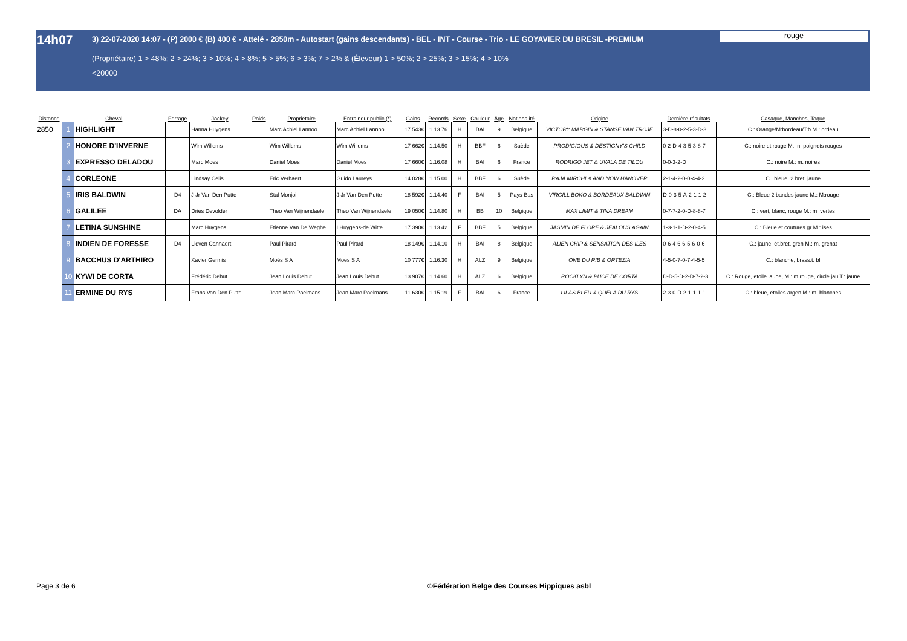14h07
3) 22-07-2020 14:07 - (P) 2000 € (B) 400 € - Attelé - 2850m - Autostart (gains descendants) - BEL - INT - Course - Trio - LE GOYAVIER DU BRESIL -PREMIUM
(Propriétaire) 1 > 48%; 2 > 24%; 3 > 10%; 4 > 8%; 5 > 5%; 6 > 3%; 7 > 2% & (Éleveur) 1 > 50%; 2 > 25%; 3 > 15%; 4 > 10%
<20000
rouge
| Distance | Cheval | | Ferrage | Jockey | Poids | Propriétaire | Entraineur public (*) | Gains | Records | Sexe | Couleur | Âge | Nationalité | Origine | Dernière résultats | Casaque, Manches, Toque |
| --- | --- | --- | --- | --- | --- | --- | --- | --- | --- | --- | --- | --- | --- | --- | --- | --- |
| 2850 | 1 | HIGHLIGHT | | Hanna Huygens | | Marc Achiel Lannoo | Marc Achiel Lannoo | 17 543€ | 1.13.76 | H | BAI | 9 | Belgique | VICTORY MARGIN & STANSE VAN TROJE | 3-D-8-0-2-5-3-D-3 | C.: Orange/M:bordeau/T:b M.: ordeau |
| | 2 | HONORE D'INVERNE | | Wim Willems | | Wim Willems | Wim Willems | 17 662€ | 1.14.50 | H | BBF | 6 | Suède | PRODIGIOUS & DESTIGNY'S CHILD | 0-2-D-4-3-5-3-8-7 | C.: noire et rouge M.: n. poignets rouges |
| | 3 | EXPRESSO DELADOU | | Marc Moes | | Daniel Moes | Daniel Moes | 17 660€ | 1.16.08 | H | BAI | 6 | France | RODRIGO JET & UVALA DE TILOU | 0-0-3-2-D | C.: noire M.: m. noires |
| | 4 | CORLEONE | | Lindsay Celis | | Eric Verhaert | Guido Laureys | 14 028€ | 1.15.00 | H | BBF | 6 | Suède | RAJA MIRCHI & AND NOW HANOVER | 2-1-4-2-0-0-4-4-2 | C.: bleue, 2 bret. jaune |
| | 5 | IRIS BALDWIN | D4 | J Jr Van Den Putte | | Stal Monjoi | J Jr Van Den Putte | 18 592€ | 1.14.40 | F | BAI | 5 | Pays-Bas | VIRGILL BOKO & BORDEAUX BALDWIN | D-0-3-5-A-2-1-1-2 | C.: Bleue 2 bandes jaune M.: M:rouge |
| | 6 | GALILEE | DA | Dries Devolder | | Theo Van Wijnendaele | Theo Van Wijnendaele | 19 050€ | 1.14.80 | H | BB | 10 | Belgique | MAX LIMIT & TINA DREAM | 0-7-7-2-0-D-8-8-7 | C.: vert, blanc, rouge M.: m. vertes |
| | 7 | LETINA SUNSHINE | | Marc Huygens | | Etienne Van De Weghe | I Huygens-de Witte | 17 390€ | 1.13.42 | F | BBF | 5 | Belgique | JASMIN DE FLORE & JEALOUS AGAIN | 1-3-1-1-D-2-0-4-5 | C.: Bleue et coutures gr M.: ises |
| | 8 | INDIEN DE FORESSE | D4 | Lieven Cannaert | | Paul Pirard | Paul Pirard | 18 149€ | 1.14.10 | H | BAI | 8 | Belgique | ALIEN CHIP & SENSATION DES ILES | 0-6-4-6-6-5-6-0-6 | C.: jaune, ét.bret. gren M.: m. grenat |
| | 9 | BACCHUS D'ARTHIRO | | Xavier Germis | | Moës S A | Moës S A | 10 777€ | 1.16.30 | H | ALZ | 9 | Belgique | ONE DU RIB & ORTEZIA | 4-5-0-7-0-7-4-5-5 | C.: blanche, brass.t. bl |
| | 10 | KYWI DE CORTA | | Frédéric Dehut | | Jean Louis Dehut | Jean Louis Dehut | 13 907€ | 1.14.60 | H | ALZ | 6 | Belgique | ROCKLYN & PUCE DE CORTA | D-D-5-D-2-D-7-2-3 | C.: Rouge, etoile jaune, M.: m.rouge, circle jau T.: jaune |
| | 11 | ERMINE DU RYS | | Frans Van Den Putte | | Jean Marc Poelmans | Jean Marc Poelmans | 11 630€ | 1.15.19 | F | BAI | 6 | France | LILAS BLEU & QUELA DU RYS | 2-3-0-D-2-1-1-1-1 | C.: bleue, étoiles argen M.: m. blanches |
Page 3 de 6
©Fédération Belge des Courses Hippiques asbl